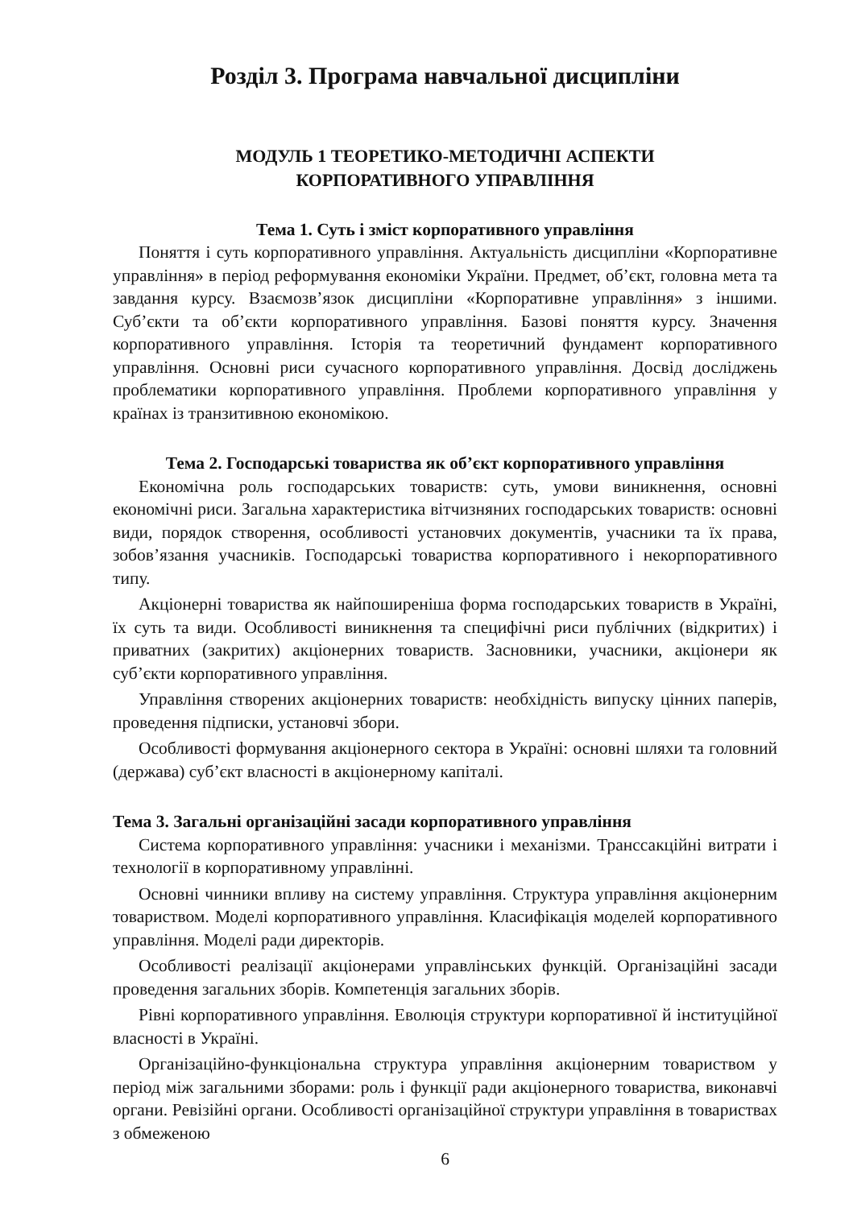Розділ 3. Програма навчальної дисципліни
МОДУЛЬ 1 ТЕОРЕТИКО-МЕТОДИЧНІ АСПЕКТИ
КОРПОРАТИВНОГО УПРАВЛІННЯ
Тема 1. Суть і зміст корпоративного управління
Поняття і суть корпоративного управління. Актуальність дисципліни «Корпоративне управління» в період реформування економіки України. Предмет, об’єкт, головна мета та завдання курсу. Взаємозв’язок дисципліни «Корпоративне управління» з іншими. Суб’єкти та об’єкти корпоративного управління. Базові поняття курсу. Значення корпоративного управління. Історія та теоретичний фундамент корпоративного управління. Основні риси сучасного корпоративного управління. Досвід досліджень проблематики корпоративного управління. Проблеми корпоративного управління у країнах із транзитивною економікою.
Тема 2. Господарські товариства як об’єкт корпоративного управління
Економічна роль господарських товариств: суть, умови виникнення, основні економічні риси. Загальна характеристика вітчизняних господарських товариств: основні види, порядок створення, особливості установчих документів, учасники та їх права, зобов’язання учасників. Господарські товариства корпоративного і некорпоративного типу.
Акціонерні товариства як найпоширеніша форма господарських товариств в Україні, їх суть та види. Особливості виникнення та специфічні риси публічних (відкритих) і приватних (закритих) акціонерних товариств. Засновники, учасники, акціонери як суб’єкти корпоративного управління.
Управління створених акціонерних товариств: необхідність випуску цінних паперів, проведення підписки, установчі збори.
Особливості формування акціонерного сектора в Україні: основні шляхи та головний (держава) суб’єкт власності в акціонерному капіталі.
Тема 3. Загальні організаційні засади корпоративного управління
Система корпоративного управління: учасники і механізми. Транссакційні витрати і технології в корпоративному управлінні.
Основні чинники впливу на систему управління. Структура управління акціонерним товариством. Моделі корпоративного управління. Класифікація моделей корпоративного управління. Моделі ради директорів.
Особливості реалізації акціонерами управлінських функцій. Організаційні засади проведення загальних зборів. Компетенція загальних зборів.
Рівні корпоративного управління. Еволюція структури корпоративної й інституційної власності в Україні.
Організаційно-функціональна структура управління акціонерним товариством у період між загальними зборами: роль і функції ради акціонерного товариства, виконавчі органи. Ревізійні органи. Особливості організаційної структури управління в товариствах з обмеженою
6